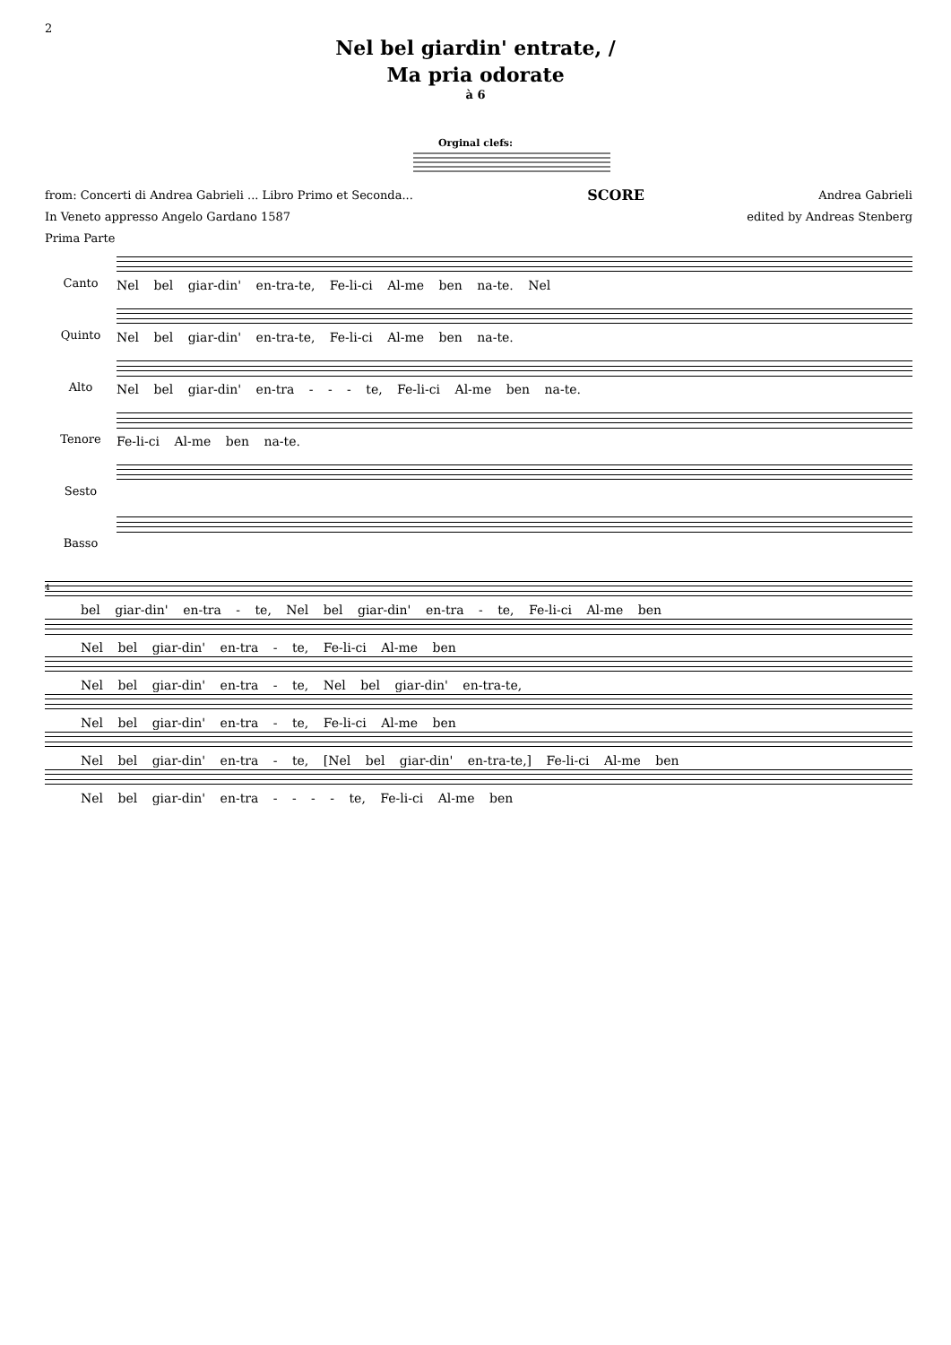2
Nel bel giardin' entrate, /
Ma pria odorate
à 6
Orginal clefs:
from: Concerti di Andrea Gabrieli ... Libro Primo et Seconda... SCORE Andrea Gabrieli
In Veneto appresso Angelo Gardano 1587 edited by Andreas Stenberg
Prima Parte
Canto
Nel bel giar-din' en-tra-te, Fe-li-ci Al-me ben na-te. Nel
Quinto
Nel bel giar-din' en-tra-te, Fe-li-ci Al-me ben na-te.
Alto
Nel bel giar-din' en-tra - - - te, Fe-li-ci Al-me ben na-te.
Tenore
Fe-li-ci Al-me ben na-te.
Sesto
Basso
4
bel giar-din' en-tra - te, Nel bel giar-din' en-tra - te, Fe-li-ci Al-me ben
Nel bel giar-din' en-tra - te, Fe-li-ci Al-me ben
Nel bel giar-din' en-tra - te, Nel bel giar-din' en-tra-te,
Nel bel giar-din' en-tra - te, Fe-li-ci Al-me ben
Nel bel giar-din' en-tra - te, [Nel bel giar-din' en-tra-te,] Fe-li-ci Al-me ben
Nel bel giar-din' en-tra - - - - te, Fe-li-ci Al-me ben